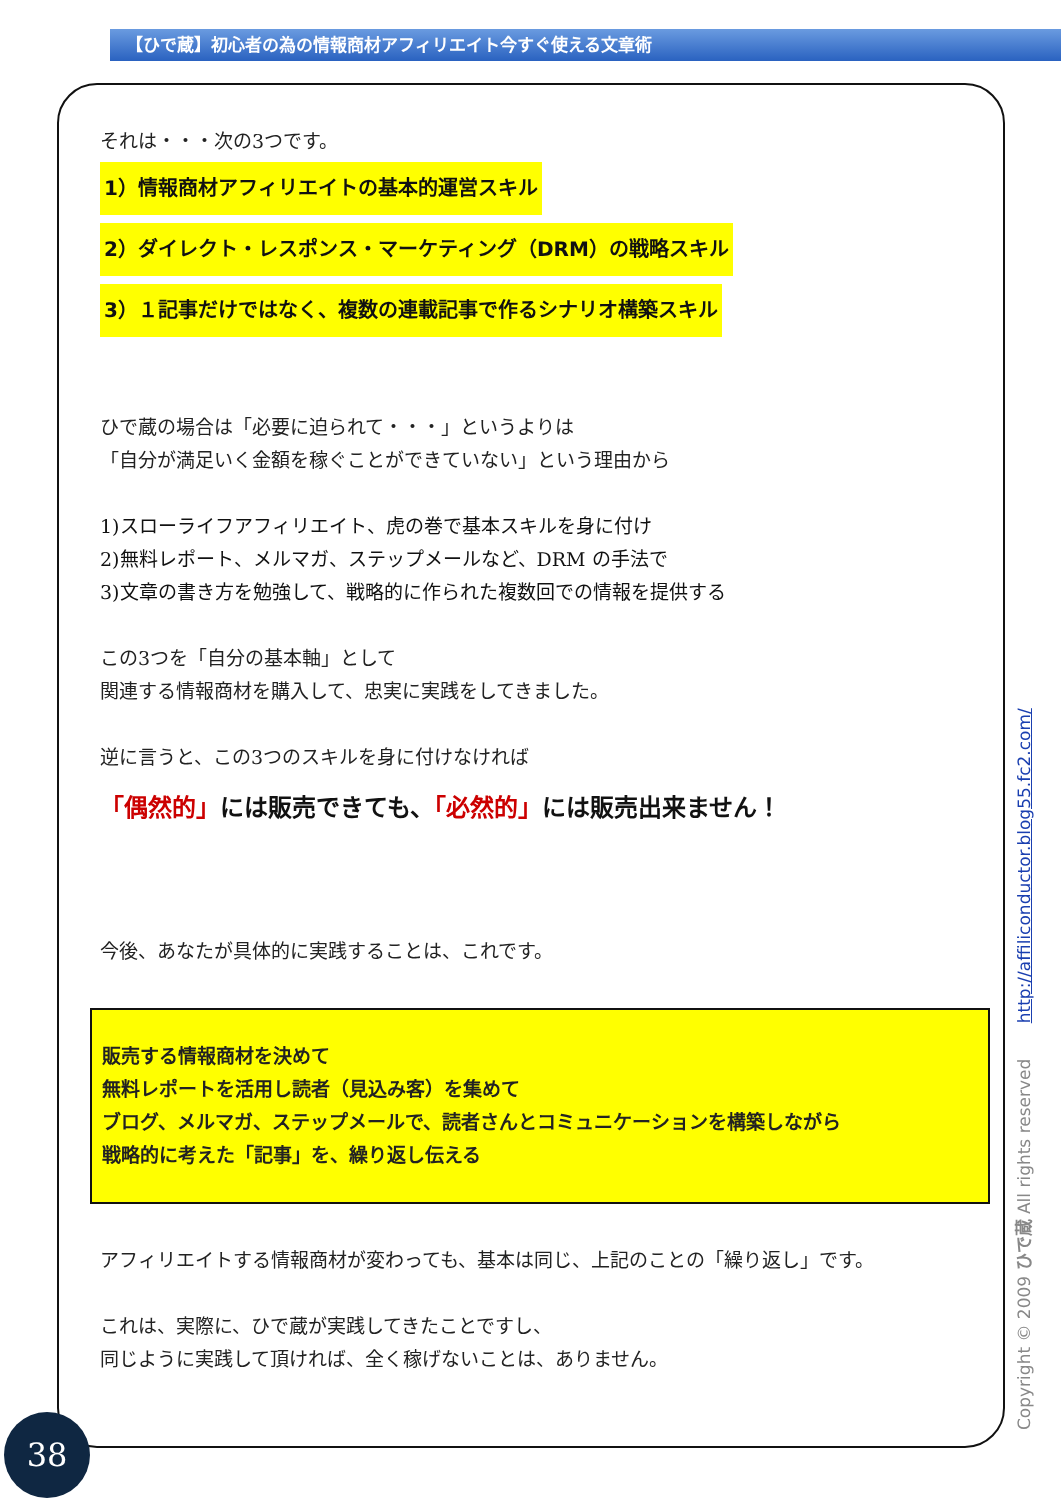【ひで蔵】初心者の為の情報商材アフィリエイト今すぐ使える文章術
それは・・・次の3つです。
1）情報商材アフィリエイトの基本的運営スキル
2）ダイレクト・レスポンス・マーケティング（DRM）の戦略スキル
3）１記事だけではなく、複数の連載記事で作るシナリオ構築スキル
ひで蔵の場合は「必要に迫られて・・・」というよりは
「自分が満足いく金額を稼ぐことができていない」という理由から
1)スローライフアフィリエイト、虎の巻で基本スキルを身に付け
2)無料レポート、メルマガ、ステップメールなど、DRM の手法で
3)文章の書き方を勉強して、戦略的に作られた複数回での情報を提供する
この3つを「自分の基本軸」として
関連する情報商材を購入して、忠実に実践をしてきました。
逆に言うと、この3つのスキルを身に付けなければ
「偶然的」には販売できても、「必然的」には販売出来ません！
今後、あなたが具体的に実践することは、これです。
販売する情報商材を決めて
無料レポートを活用し読者（見込み客）を集めて
ブログ、メルマガ、ステップメールで、読者さんとコミュニケーションを構築しながら
戦略的に考えた「記事」を、繰り返し伝える
アフィリエイトする情報商材が変わっても、基本は同じ、上記のことの「繰り返し」です。
これは、実際に、ひで蔵が実践してきたことですし、
同じように実践して頂ければ、全く稼げないことは、ありません。
Copyright © 2009 ひで蔵 All rights reserved http://affiliconductor.blog55.fc2.com/
38